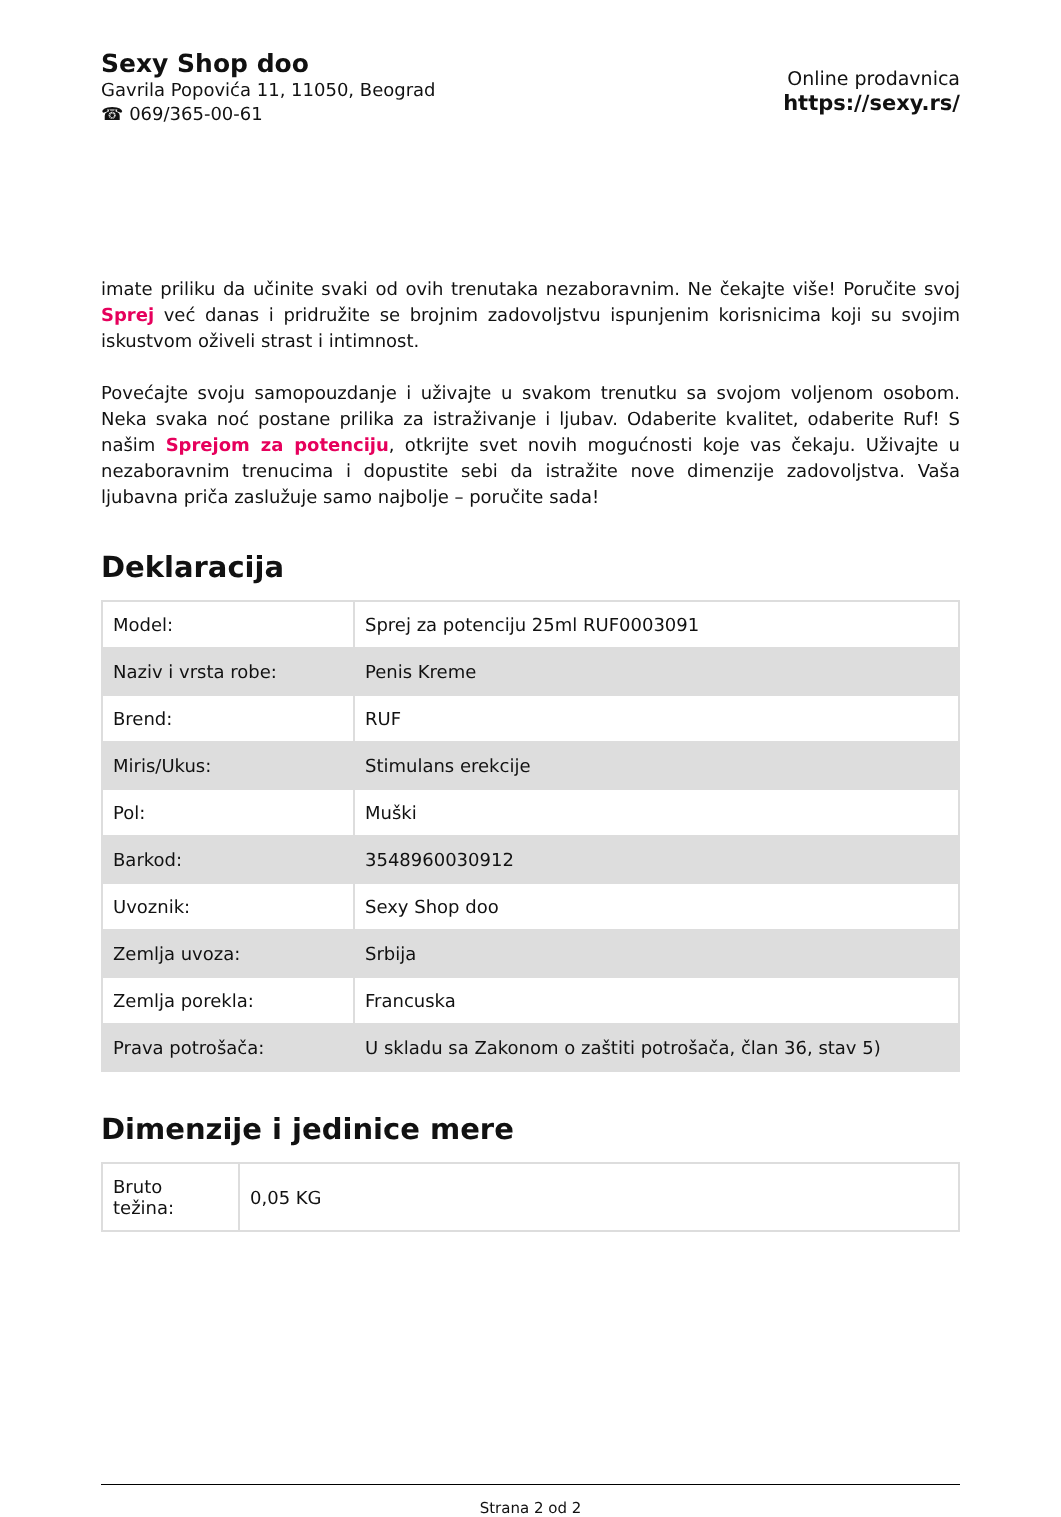Sexy Shop doo
Gavrila Popovića 11, 11050, Beograd
☎ 069/365-00-61
Online prodavnica
https://sexy.rs/
imate priliku da učinite svaki od ovih trenutaka nezaboravnim. Ne čekajte više! Poručite svoj Sprej već danas i pridružite se brojnim zadovoljstvu ispunjenim korisnicima koji su svojim iskustvom oživeli strast i intimnost.
Povećajte svoju samopouzdanje i uživajte u svakom trenutku sa svojom voljenom osobom. Neka svaka noć postane prilika za istraživanje i ljubav. Odaberite kvalitet, odaberite Ruf! S našim Sprejom za potenciju, otkrijte svet novih mogućnosti koje vas čekaju. Uživajte u nezaboravnim trenucima i dopustite sebi da istražite nove dimenzije zadovoljstva. Vaša ljubavna priča zaslužuje samo najbolje – poručite sada!
Deklaracija
| Model: | Sprej za potenciju 25ml RUF0003091 |
| Naziv i vrsta robe: | Penis Kreme |
| Brend: | RUF |
| Miris/Ukus: | Stimulans erekcije |
| Pol: | Muški |
| Barkod: | 3548960030912 |
| Uvoznik: | Sexy Shop doo |
| Zemlja uvoza: | Srbija |
| Zemlja porekla: | Francuska |
| Prava potrošača: | U skladu sa Zakonom o zaštiti potrošača, član 36, stav 5) |
Dimenzije i jedinice mere
| Bruto težina: | 0,05 KG |
Strana 2 od 2